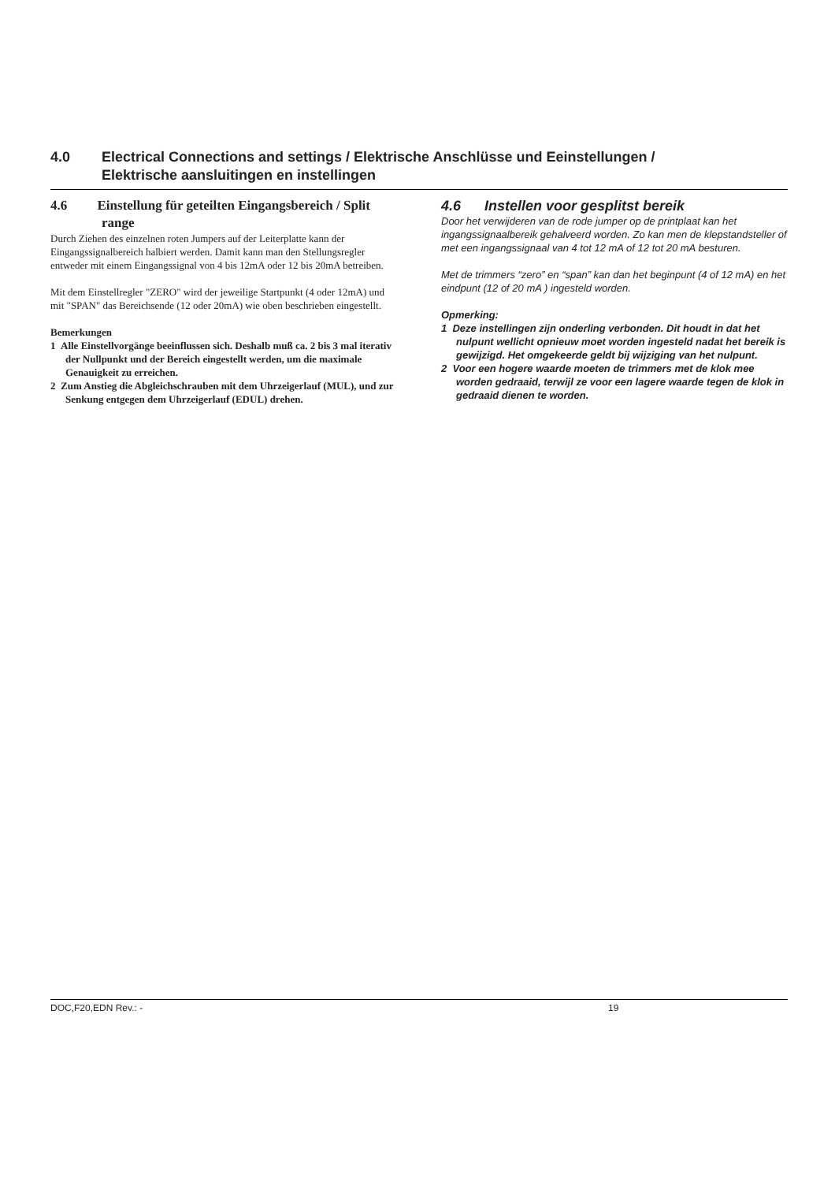4.0 Electrical Connections and settings / Elektrische Anschlüsse und Eeinstellungen /
Elektrische aansluitingen en instellingen
4.6 Einstellung für geteilten Eingangsbereich / Split range
Durch Ziehen des einzelnen roten Jumpers auf der Leiterplatte kann der Eingangssignalbereich halbiert werden. Damit kann man den Stellungsregler entweder mit einem Eingangssignal von 4 bis 12mA oder 12 bis 20mA betreiben.
Mit dem Einstellregler "ZERO" wird der jeweilige Startpunkt (4 oder 12mA) und mit "SPAN" das Bereichsende (12 oder 20mA) wie oben beschrieben eingestellt.
Bemerkungen
1 Alle Einstellvorgänge beeinflussen sich. Deshalb muß ca. 2 bis 3 mal iterativ der Nullpunkt und der Bereich eingestellt werden, um die maximale Genauigkeit zu erreichen.
2 Zum Anstieg die Abgleichschrauben mit dem Uhrzeigerlauf (MUL), und zur Senkung entgegen dem Uhrzeigerlauf (EDUL) drehen.
4.6 Instellen voor gesplitst bereik
Door het verwijderen van de rode jumper op de printplaat kan het ingangssignaalbereik gehalveerd worden. Zo kan men de klepstandsteller of met een ingangssignaal van 4 tot 12 mA of 12 tot 20 mA besturen.
Met de trimmers “zero” en “span” kan dan het beginpunt (4 of 12 mA) en het eindpunt (12 of 20 mA ) ingesteld worden.
Opmerking:
1 Deze instellingen zijn onderling verbonden. Dit houdt in dat het nulpunt wellicht opnieuw moet worden ingesteld nadat het bereik is gewijzigd. Het omgekeerde geldt bij wijziging van het nulpunt.
2 Voor een hogere waarde moeten de trimmers met de klok mee worden gedraaid, terwijl ze voor een lagere waarde tegen de klok in gedraaid dienen te worden.
DOC,F20,EDN Rev.: - 19